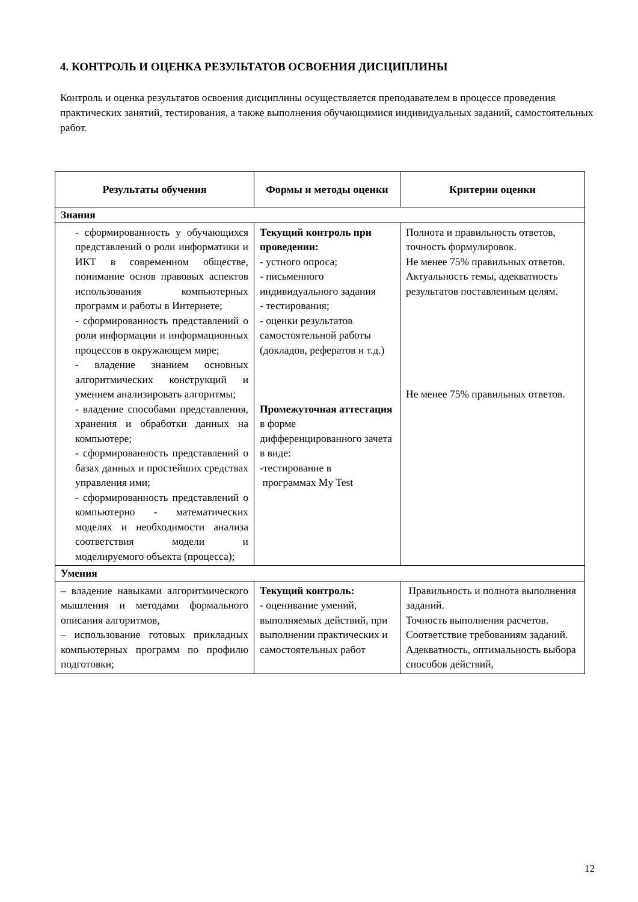4. КОНТРОЛЬ И ОЦЕНКА РЕЗУЛЬТАТОВ ОСВОЕНИЯ ДИСЦИПЛИНЫ
Контроль и оценка результатов освоения дисциплины осуществляется преподавателем в процессе проведения практических занятий, тестирования, а также выполнения обучающимися индивидуальных заданий, самостоятельных работ.
| Результаты обучения | Формы и методы оценки | Критерии оценки |
| --- | --- | --- |
| Знания | | |
| - сформированность у обучающихся представлений о роли информатики и ИКТ в современном обществе, понимание основ правовых аспектов использования компьютерных программ и работы в Интернете; - сформированность представлений о роли информации и информационных процессов в окружающем мире; - владение знанием основных алгоритмических конструкций и умением анализировать алгоритмы; - владение способами представления, хранения и обработки данных на компьютере; - сформированность представлений о базах данных и простейших средствах управления ими; - сформированность представлений о компьютерно - математических моделях и необходимости анализа соответствия модели и моделируемого объекта (процесса); | Текущий контроль при проведении: - устного опроса; - письменного индивидуального задания - тестирования; - оценки результатов самостоятельной работы (докладов, рефератов и т.д.) Промежуточная аттестация в форме дифференцированного зачета в виде: -тестирование в программах My Test | Полнота и правильность ответов, точность формулировок. Не менее 75% правильных ответов. Актуальность темы, адекватность результатов поставленным целям. Не менее 75% правильных ответов. |
| Умения | | |
| – владение навыками алгоритмического мышления и методами формального описания алгоритмов, – использование готовых прикладных компьютерных программ по профилю подготовки; | Текущий контроль: - оценивание умений, выполняемых действий, при выполнении практических и самостоятельных работ | Правильность и полнота выполнения заданий. Точность выполнения расчетов. Соответствие требованиям заданий. Адекватность, оптимальность выбора способов действий, |
12